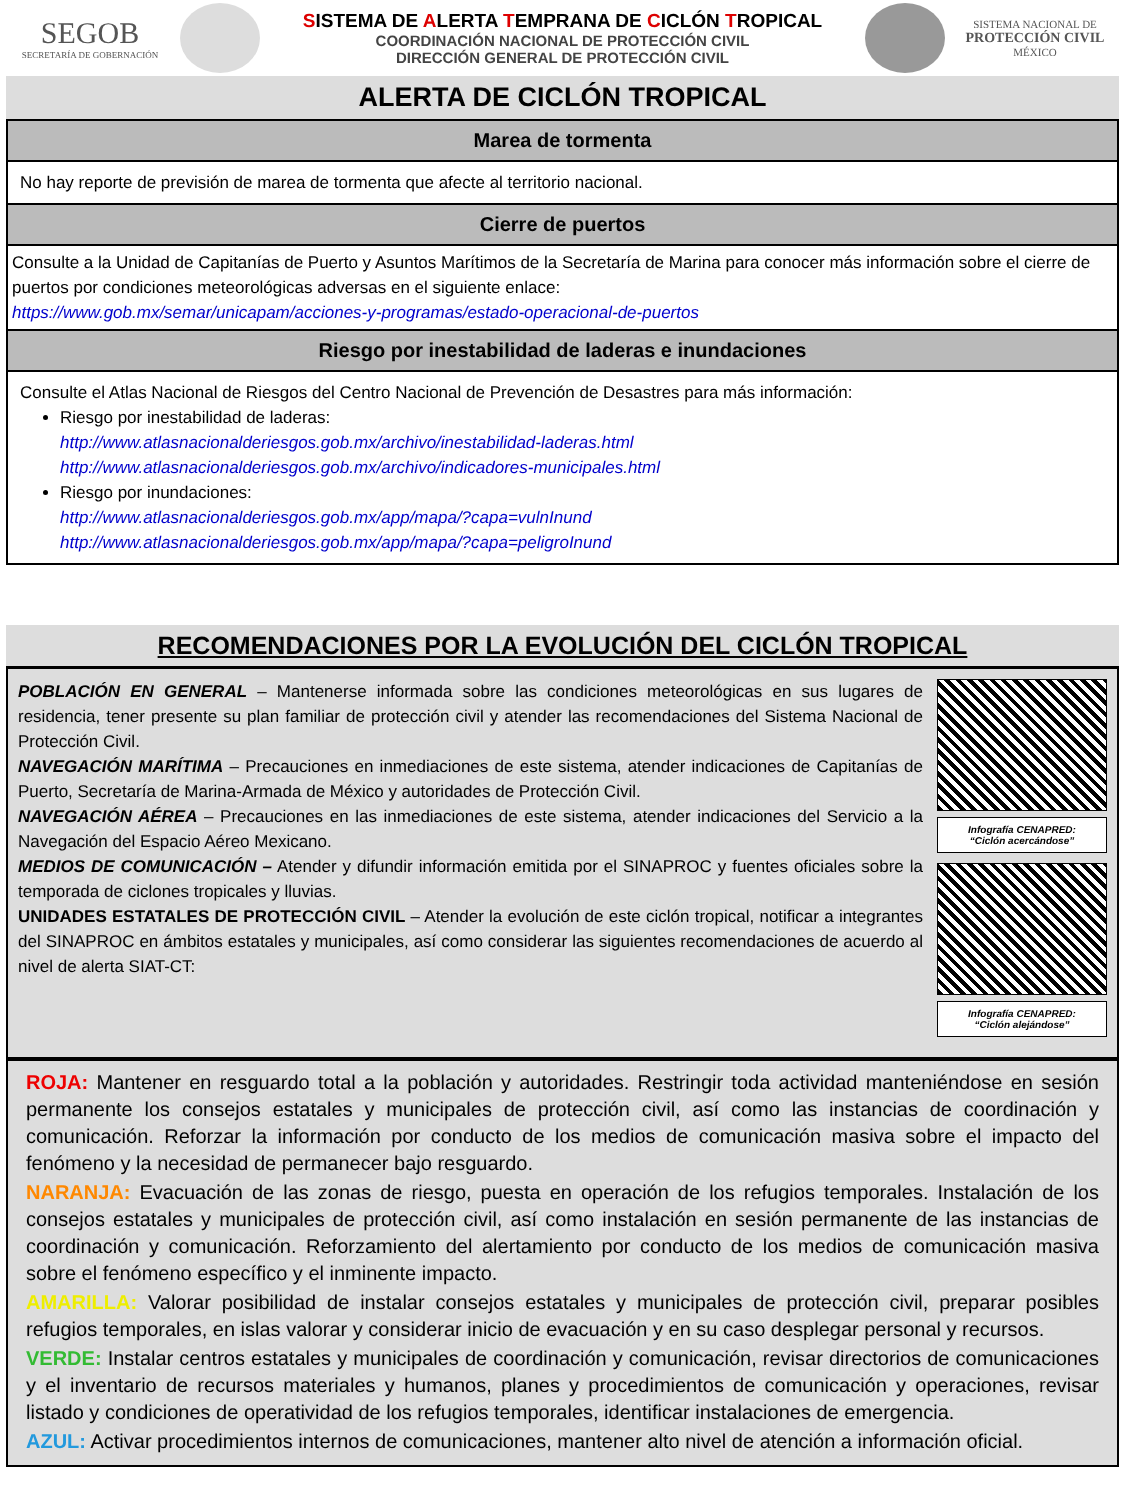SEGOB
SECRETARÍA DE GOBERNACIÓN
SISTEMA DE ALERTA TEMPRANA DE CICLÓN TROPICAL
COORDINACIÓN NACIONAL DE PROTECCIÓN CIVIL
DIRECCIÓN GENERAL DE PROTECCIÓN CIVIL
SISTEMA NACIONAL DE
PROTECCIÓN CIVIL
MÉXICO
ALERTA DE CICLÓN TROPICAL
Marea de tormenta
No hay reporte de previsión de marea de tormenta que afecte al territorio nacional.
Cierre de puertos
Consulte a la Unidad de Capitanías de Puerto y Asuntos Marítimos de la Secretaría de Marina para conocer más información sobre el cierre de puertos por condiciones meteorológicas adversas en el siguiente enlace:
https://www.gob.mx/semar/unicapam/acciones-y-programas/estado-operacional-de-puertos
Riesgo por inestabilidad de laderas e inundaciones
Consulte el Atlas Nacional de Riesgos del Centro Nacional de Prevención de Desastres para más información:
Riesgo por inestabilidad de laderas:
http://www.atlasnacionalderiesgos.gob.mx/archivo/inestabilidad-laderas.html
http://www.atlasnacionalderiesgos.gob.mx/archivo/indicadores-municipales.html
Riesgo por inundaciones:
http://www.atlasnacionalderiesgos.gob.mx/app/mapa/?capa=vulnInund
http://www.atlasnacionalderiesgos.gob.mx/app/mapa/?capa=peligroInund
RECOMENDACIONES POR LA EVOLUCIÓN DEL CICLÓN TROPICAL
POBLACIÓN EN GENERAL – Mantenerse informada sobre las condiciones meteorológicas en sus lugares de residencia, tener presente su plan familiar de protección civil y atender las recomendaciones del Sistema Nacional de Protección Civil.
NAVEGACIÓN MARÍTIMA – Precauciones en inmediaciones de este sistema, atender indicaciones de Capitanías de Puerto, Secretaría de Marina-Armada de México y autoridades de Protección Civil.
NAVEGACIÓN AÉREA – Precauciones en las inmediaciones de este sistema, atender indicaciones del Servicio a la Navegación del Espacio Aéreo Mexicano.
MEDIOS DE COMUNICACIÓN – Atender y difundir información emitida por el SINAPROC y fuentes oficiales sobre la temporada de ciclones tropicales y lluvias.
UNIDADES ESTATALES DE PROTECCIÓN CIVIL – Atender la evolución de este ciclón tropical, notificar a integrantes del SINAPROC en ámbitos estatales y municipales, así como considerar las siguientes recomendaciones de acuerdo al nivel de alerta SIAT-CT:
Infografía CENAPRED:
“Ciclón acercándose”
Infografía CENAPRED:
“Ciclón alejándose”
ROJA: Mantener en resguardo total a la población y autoridades. Restringir toda actividad manteniéndose en sesión permanente los consejos estatales y municipales de protección civil, así como las instancias de coordinación y comunicación. Reforzar la información por conducto de los medios de comunicación masiva sobre el impacto del fenómeno y la necesidad de permanecer bajo resguardo.
NARANJA: Evacuación de las zonas de riesgo, puesta en operación de los refugios temporales. Instalación de los consejos estatales y municipales de protección civil, así como instalación en sesión permanente de las instancias de coordinación y comunicación. Reforzamiento del alertamiento por conducto de los medios de comunicación masiva sobre el fenómeno específico y el inminente impacto.
AMARILLA: Valorar posibilidad de instalar consejos estatales y municipales de protección civil, preparar posibles refugios temporales, en islas valorar y considerar inicio de evacuación y en su caso desplegar personal y recursos.
VERDE: Instalar centros estatales y municipales de coordinación y comunicación, revisar directorios de comunicaciones y el inventario de recursos materiales y humanos, planes y procedimientos de comunicación y operaciones, revisar listado y condiciones de operatividad de los refugios temporales, identificar instalaciones de emergencia.
AZUL: Activar procedimientos internos de comunicaciones, mantener alto nivel de atención a información oficial.